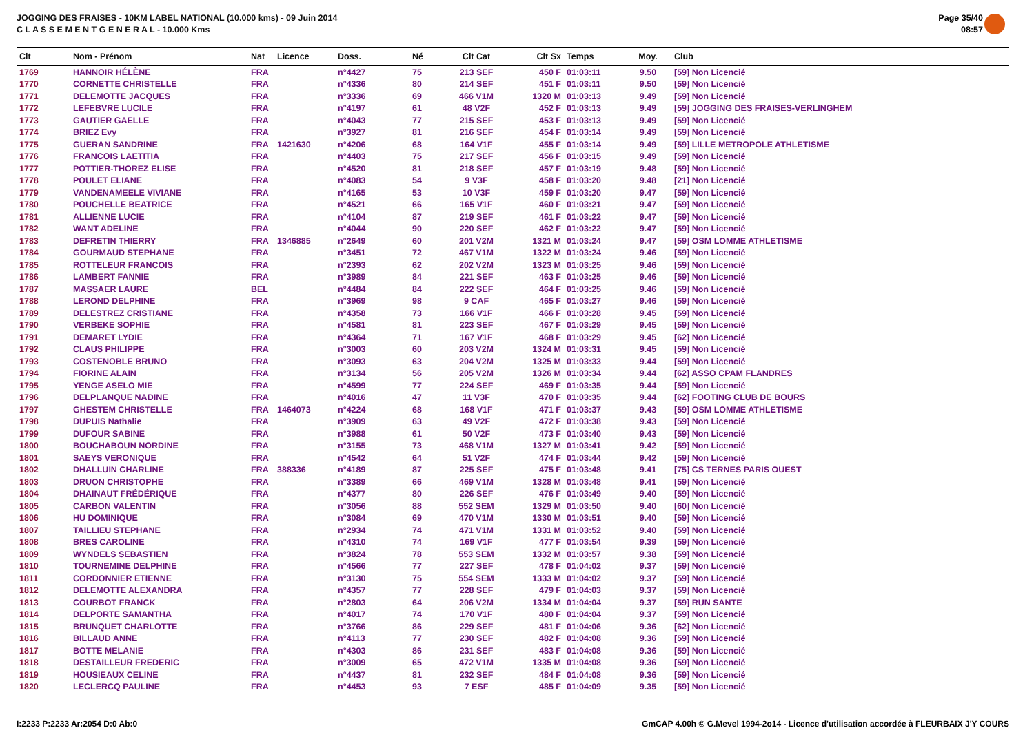JOGGING DES FRAISES - 10KM LABEL NATIONAL (10.000 kms) - 09 Juin 2014
C L A S S E M E N T G E N E R A L - 10.000 Kms
Page 35/40
08:57
| Clt | Nom - Prénom | Nat | Licence | Doss. | Né | Clt Cat | Clt Sx | Temps | Moy. | Club |
| --- | --- | --- | --- | --- | --- | --- | --- | --- | --- | --- |
| 1769 | HANNOIR HÉLÈNE | FRA | | n°4427 | 75 | 213 SEF | 450 F | 01:03:11 | 9.50 | [59] Non Licencié |
| 1770 | CORNETTE CHRISTELLE | FRA | | n°4336 | 80 | 214 SEF | 451 F | 01:03:11 | 9.50 | [59] Non Licencié |
| 1771 | DELEMOTTE JACQUES | FRA | | n°3336 | 69 | 466 V1M | 1320 M | 01:03:13 | 9.49 | [59] Non Licencié |
| 1772 | LEFEBVRE LUCILE | FRA | | n°4197 | 61 | 48 V2F | 452 F | 01:03:13 | 9.49 | [59] JOGGING DES FRAISES-VERLINGHEM |
| 1773 | GAUTIER GAELLE | FRA | | n°4043 | 77 | 215 SEF | 453 F | 01:03:13 | 9.49 | [59] Non Licencié |
| 1774 | BRIEZ Evy | FRA | | n°3927 | 81 | 216 SEF | 454 F | 01:03:14 | 9.49 | [59] Non Licencié |
| 1775 | GUERAN SANDRINE | FRA | 1421630 | n°4206 | 68 | 164 V1F | 455 F | 01:03:14 | 9.49 | [59] LILLE METROPOLE ATHLETISME |
| 1776 | FRANCOIS LAETITIA | FRA | | n°4403 | 75 | 217 SEF | 456 F | 01:03:15 | 9.49 | [59] Non Licencié |
| 1777 | POTTIER-THOREZ ELISE | FRA | | n°4520 | 81 | 218 SEF | 457 F | 01:03:19 | 9.48 | [59] Non Licencié |
| 1778 | POULET ELIANE | FRA | | n°4083 | 54 | 9 V3F | 458 F | 01:03:20 | 9.48 | [21] Non Licencié |
| 1779 | VANDENAMEELE VIVIANE | FRA | | n°4165 | 53 | 10 V3F | 459 F | 01:03:20 | 9.47 | [59] Non Licencié |
| 1780 | POUCHELLE BEATRICE | FRA | | n°4521 | 66 | 165 V1F | 460 F | 01:03:21 | 9.47 | [59] Non Licencié |
| 1781 | ALLIENNE LUCIE | FRA | | n°4104 | 87 | 219 SEF | 461 F | 01:03:22 | 9.47 | [59] Non Licencié |
| 1782 | WANT ADELINE | FRA | | n°4044 | 90 | 220 SEF | 462 F | 01:03:22 | 9.47 | [59] Non Licencié |
| 1783 | DEFRETIN THIERRY | FRA | 1346885 | n°2649 | 60 | 201 V2M | 1321 M | 01:03:24 | 9.47 | [59] OSM LOMME ATHLETISME |
| 1784 | GOURMAUD STEPHANE | FRA | | n°3451 | 72 | 467 V1M | 1322 M | 01:03:24 | 9.46 | [59] Non Licencié |
| 1785 | ROTTELEUR FRANCOIS | FRA | | n°2393 | 62 | 202 V2M | 1323 M | 01:03:25 | 9.46 | [59] Non Licencié |
| 1786 | LAMBERT FANNIE | FRA | | n°3989 | 84 | 221 SEF | 463 F | 01:03:25 | 9.46 | [59] Non Licencié |
| 1787 | MASSAER LAURE | BEL | | n°4484 | 84 | 222 SEF | 464 F | 01:03:25 | 9.46 | [59] Non Licencié |
| 1788 | LEROND DELPHINE | FRA | | n°3969 | 98 | 9 CAF | 465 F | 01:03:27 | 9.46 | [59] Non Licencié |
| 1789 | DELESTREZ CRISTIANE | FRA | | n°4358 | 73 | 166 V1F | 466 F | 01:03:28 | 9.45 | [59] Non Licencié |
| 1790 | VERBEKE SOPHIE | FRA | | n°4581 | 81 | 223 SEF | 467 F | 01:03:29 | 9.45 | [59] Non Licencié |
| 1791 | DEMARET LYDIE | FRA | | n°4364 | 71 | 167 V1F | 468 F | 01:03:29 | 9.45 | [62] Non Licencié |
| 1792 | CLAUS PHILIPPE | FRA | | n°3003 | 60 | 203 V2M | 1324 M | 01:03:31 | 9.45 | [59] Non Licencié |
| 1793 | COSTENOBLE BRUNO | FRA | | n°3093 | 63 | 204 V2M | 1325 M | 01:03:33 | 9.44 | [59] Non Licencié |
| 1794 | FIORINE ALAIN | FRA | | n°3134 | 56 | 205 V2M | 1326 M | 01:03:34 | 9.44 | [62] ASSO CPAM FLANDRES |
| 1795 | YENGE ASELO MIE | FRA | | n°4599 | 77 | 224 SEF | 469 F | 01:03:35 | 9.44 | [59] Non Licencié |
| 1796 | DELPLANQUE NADINE | FRA | | n°4016 | 47 | 11 V3F | 470 F | 01:03:35 | 9.44 | [62] FOOTING CLUB DE BOURS |
| 1797 | GHESTEM CHRISTELLE | FRA | 1464073 | n°4224 | 68 | 168 V1F | 471 F | 01:03:37 | 9.43 | [59] OSM LOMME ATHLETISME |
| 1798 | DUPUIS Nathalie | FRA | | n°3909 | 63 | 49 V2F | 472 F | 01:03:38 | 9.43 | [59] Non Licencié |
| 1799 | DUFOUR SABINE | FRA | | n°3988 | 61 | 50 V2F | 473 F | 01:03:40 | 9.43 | [59] Non Licencié |
| 1800 | BOUCHABOUN NORDINE | FRA | | n°3155 | 73 | 468 V1M | 1327 M | 01:03:41 | 9.42 | [59] Non Licencié |
| 1801 | SAEYS VERONIQUE | FRA | | n°4542 | 64 | 51 V2F | 474 F | 01:03:44 | 9.42 | [59] Non Licencié |
| 1802 | DHALLUIN CHARLINE | FRA | 388336 | n°4189 | 87 | 225 SEF | 475 F | 01:03:48 | 9.41 | [75] CS TERNES PARIS OUEST |
| 1803 | DRUON CHRISTOPHE | FRA | | n°3389 | 66 | 469 V1M | 1328 M | 01:03:48 | 9.41 | [59] Non Licencié |
| 1804 | DHAINAUT FRÉDÉRIQUE | FRA | | n°4377 | 80 | 226 SEF | 476 F | 01:03:49 | 9.40 | [59] Non Licencié |
| 1805 | CARBON VALENTIN | FRA | | n°3056 | 88 | 552 SEM | 1329 M | 01:03:50 | 9.40 | [60] Non Licencié |
| 1806 | HU DOMINIQUE | FRA | | n°3084 | 69 | 470 V1M | 1330 M | 01:03:51 | 9.40 | [59] Non Licencié |
| 1807 | TAILLIEU STEPHANE | FRA | | n°2934 | 74 | 471 V1M | 1331 M | 01:03:52 | 9.40 | [59] Non Licencié |
| 1808 | BRES CAROLINE | FRA | | n°4310 | 74 | 169 V1F | 477 F | 01:03:54 | 9.39 | [59] Non Licencié |
| 1809 | WYNDELS SEBASTIEN | FRA | | n°3824 | 78 | 553 SEM | 1332 M | 01:03:57 | 9.38 | [59] Non Licencié |
| 1810 | TOURNEMINE DELPHINE | FRA | | n°4566 | 77 | 227 SEF | 478 F | 01:04:02 | 9.37 | [59] Non Licencié |
| 1811 | CORDONNIER ETIENNE | FRA | | n°3130 | 75 | 554 SEM | 1333 M | 01:04:02 | 9.37 | [59] Non Licencié |
| 1812 | DELEMOTTE ALEXANDRA | FRA | | n°4357 | 77 | 228 SEF | 479 F | 01:04:03 | 9.37 | [59] Non Licencié |
| 1813 | COURBOT FRANCK | FRA | | n°2803 | 64 | 206 V2M | 1334 M | 01:04:04 | 9.37 | [59] RUN SANTE |
| 1814 | DELPORTE SAMANTHA | FRA | | n°4017 | 74 | 170 V1F | 480 F | 01:04:04 | 9.37 | [59] Non Licencié |
| 1815 | BRUNQUET CHARLOTTE | FRA | | n°3766 | 86 | 229 SEF | 481 F | 01:04:06 | 9.36 | [62] Non Licencié |
| 1816 | BILLAUD ANNE | FRA | | n°4113 | 77 | 230 SEF | 482 F | 01:04:08 | 9.36 | [59] Non Licencié |
| 1817 | BOTTE MELANIE | FRA | | n°4303 | 86 | 231 SEF | 483 F | 01:04:08 | 9.36 | [59] Non Licencié |
| 1818 | DESTAILLEUR FREDERIC | FRA | | n°3009 | 65 | 472 V1M | 1335 M | 01:04:08 | 9.36 | [59] Non Licencié |
| 1819 | HOUSIEAUX CELINE | FRA | | n°4437 | 81 | 232 SEF | 484 F | 01:04:08 | 9.36 | [59] Non Licencié |
| 1820 | LECLERCQ PAULINE | FRA | | n°4453 | 93 | 7 ESF | 485 F | 01:04:09 | 9.35 | [59] Non Licencié |
I:2233 P:2233 Ar:2054 D:0 Ab:0 GmCAP 4.00h © G.Mevel 1994-2o14 - Licence d'utilisation accordée à FLEURBAIX J'Y COURS